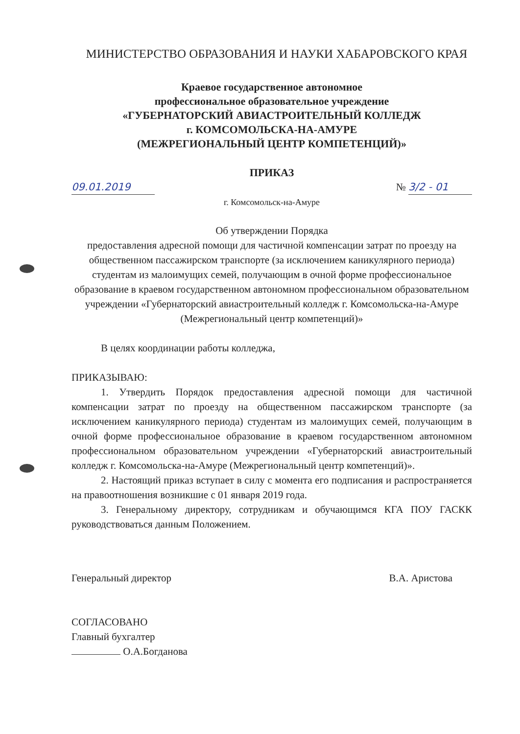МИНИСТЕРСТВО ОБРАЗОВАНИЯ И НАУКИ ХАБАРОВСКОГО КРАЯ
Краевое государственное автономное
профессиональное образовательное учреждение
«ГУБЕРНАТОРСКИЙ АВИАСТРОИТЕЛЬНЫЙ КОЛЛЕДЖ
г. КОМСОМОЛЬСКА-НА-АМУРЕ
(МЕЖРЕГИОНАЛЬНЫЙ ЦЕНТР КОМПЕТЕНЦИЙ)»
ПРИКАЗ
09.01.2019 № 3/2 - 01
г. Комсомольск-на-Амуре
Об утверждении Порядка
предоставления адресной помощи для частичной компенсации затрат по проезду на общественном пассажирском транспорте (за исключением каникулярного периода) студентам из малоимущих семей, получающим в очной форме профессиональное образование в краевом государственном автономном профессиональном образовательном учреждении «Губернаторский авиастроительный колледж г. Комсомольска-на-Амуре (Межрегиональный центр компетенций)»
В целях координации работы колледжа,
ПРИКАЗЫВАЮ:
1. Утвердить Порядок предоставления адресной помощи для частичной компенсации затрат по проезду на общественном пассажирском транспорте (за исключением каникулярного периода) студентам из малоимущих семей, получающим в очной форме профессиональное образование в краевом государственном автономном профессиональном образовательном учреждении «Губернаторский авиастроительный колледж г. Комсомольска-на-Амуре (Межрегиональный центр компетенций)».
2. Настоящий приказ вступает в силу с момента его подписания и распространяется на правоотношения возникшие с 01 января 2019 года.
3. Генеральному директору, сотрудникам и обучающимся КГА ПОУ ГАСКК руководствоваться данным Положением.
Генеральный директор В.А. Аристова
СОГЛАСОВАНО
Главный бухгалтер
О.А.Богданова